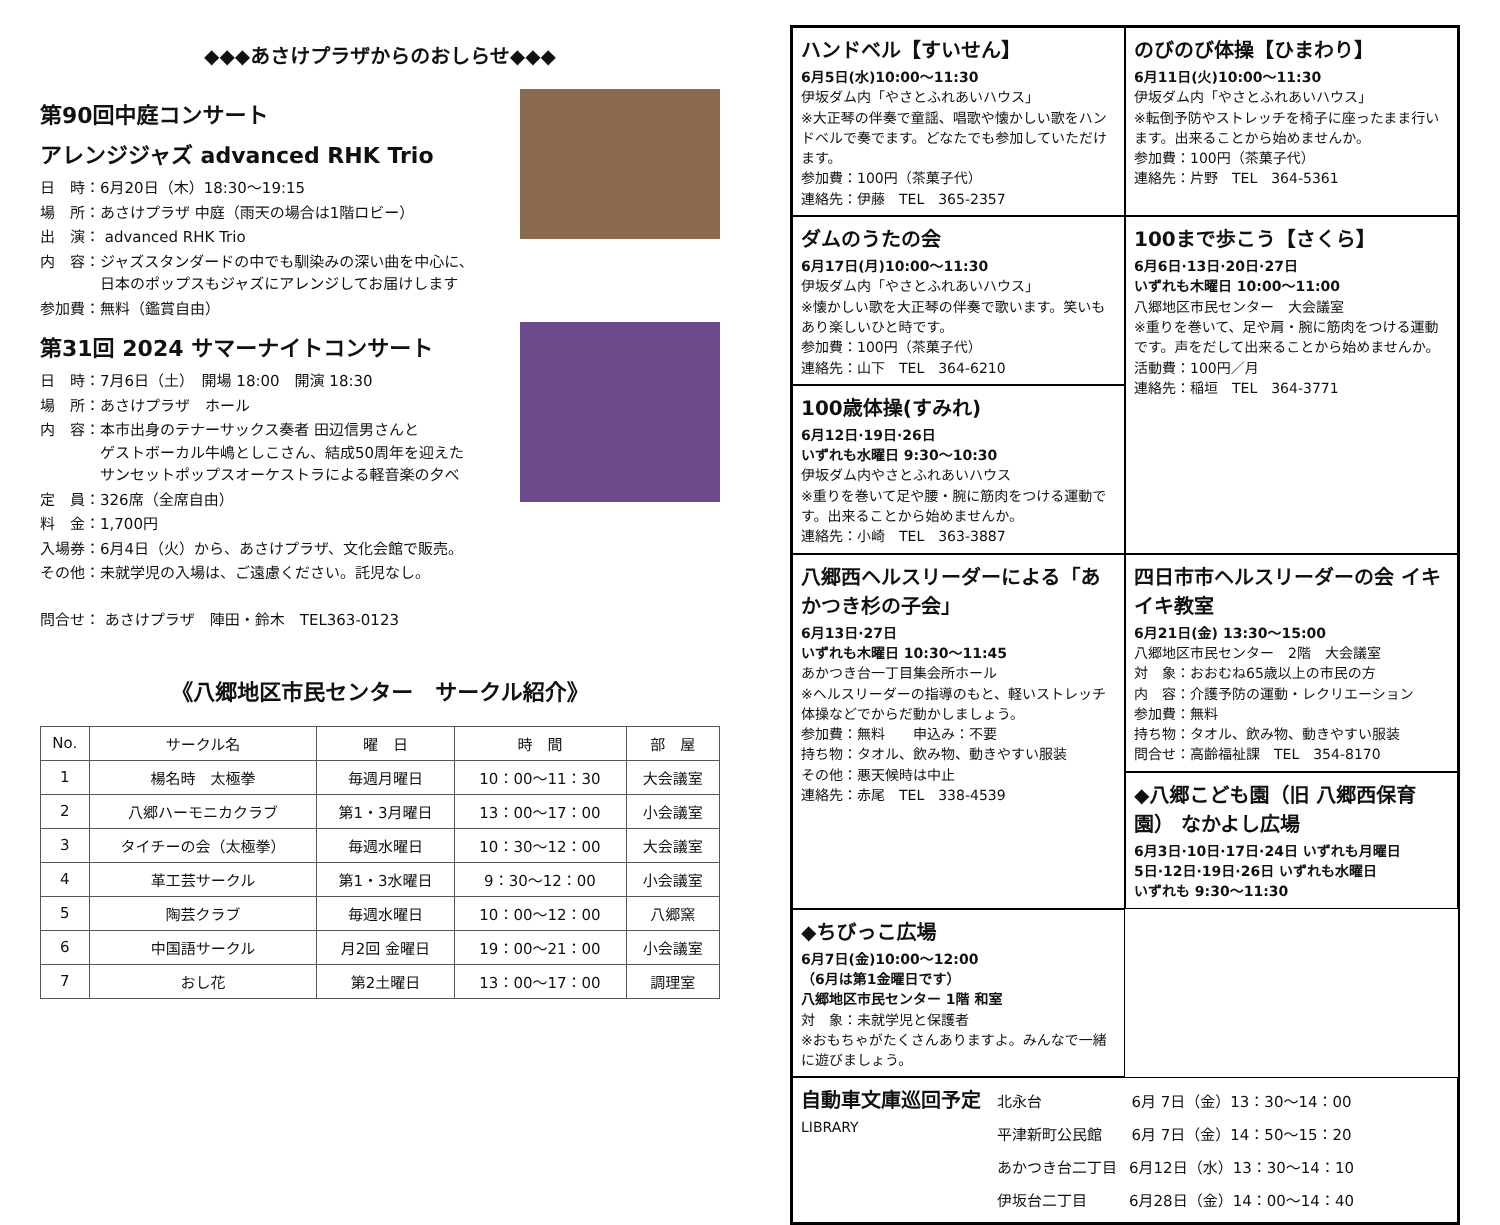◆◆◆あさけプラザからのおしらせ◆◆◆
第90回中庭コンサート
アレンジジャズ advanced RHK Trio
日　時：6月20日（木）18:30～19:15
場　所：あさけプラザ 中庭（雨天の場合は1階ロビー）
出　演： advanced RHK Trio
内　容：ジャズスタンダードの中でも馴染みの深い曲を中心に、
　　　　日本のポップスもジャズにアレンジしてお届けします
参加費：無料（鑑賞自由）
第31回 2024 サマーナイトコンサート
日　時：7月6日（土）　開場 18:00　開演 18:30
場　所：あさけプラザ　ホール
内　容：本市出身のテナーサックス奏者 田辺信男さんと
　　　　ゲストボーカル牛嶋としこさん、結成50周年を迎えた
　　　　サンセットポップスオーケストラによる軽音楽の夕べ
定　員：326席（全席自由）
料　金：1,700円
入場券：6月4日（火）から、あさけプラザ、文化会館で販売。
その他：未就学児の入場は、ご遠慮ください。託児なし。
問合せ： あさけプラザ　陣田・鈴木　TEL363-0123
《八郷地区市民センター　サークル紹介》
| No. | サークル名 | 曜 日 | 時 間 | 部 屋 |
| --- | --- | --- | --- | --- |
| 1 | 楊名時 太極拳 | 毎週月曜日 | 10：00～11：30 | 大会議室 |
| 2 | 八郷ハーモニカクラブ | 第1・3月曜日 | 13：00～17：00 | 小会議室 |
| 3 | タイチーの会（太極拳） | 毎週水曜日 | 10：30～12：00 | 大会議室 |
| 4 | 革工芸サークル | 第1・3水曜日 | 9：30～12：00 | 小会議室 |
| 5 | 陶芸クラブ | 毎週水曜日 | 10：00～12：00 | 八郷窯 |
| 6 | 中国語サークル | 月2回 金曜日 | 19：00～21：00 | 小会議室 |
| 7 | おし花 | 第2土曜日 | 13：00～17：00 | 調理室 |
ハンドベル【すいせん】
6月5日(水)10:00～11:30
伊坂ダム内「やさとふれあいハウス」
※大正琴の伴奏で童謡、唱歌や懐かしい歌をハンドベルで奏でます。どなたでも参加していただけます。
参加費：100円（茶菓子代）
連絡先：伊藤　TEL　365-2357
のびのび体操【ひまわり】
6月11日(火)10:00～11:30
伊坂ダム内「やさとふれあいハウス」
※転倒予防やストレッチを椅子に座ったまま行います。出来ることから始めませんか。
参加費：100円（茶菓子代）
連絡先：片野　TEL　364-5361
ダムのうたの会
6月17日(月)10:00～11:30
伊坂ダム内「やさとふれあいハウス」
※懐かしい歌を大正琴の伴奏で歌います。笑いもあり楽しいひと時です。
参加費：100円（茶菓子代）
連絡先：山下　TEL　364-6210
100まで歩こう【さくら】
6月6日·13日·20日·27日
いずれも木曜日 10:00～11:00
八郷地区市民センター　大会議室
※重りを巻いて、足や肩・腕に筋肉をつける運動です。声をだして出来ることから始めませんか。
活動費：100円／月
連絡先：稲垣　TEL　364-3771
100歳体操(すみれ)
6月12日·19日·26日
いずれも水曜日 9:30～10:30
伊坂ダム内やさとふれあいハウス
※重りを巻いて足や腰・腕に筋肉をつける運動です。出来ることから始めませんか。
連絡先：小崎　TEL　363-3887
八郷西ヘルスリーダーによる「あかつき杉の子会」
6月13日·27日
いずれも木曜日 10:30～11:45
あかつき台一丁目集会所ホール
※ヘルスリーダーの指導のもと、軽いストレッチ体操などでからだ動かしましょう。
参加費：無料　　申込み：不要
持ち物：タオル、飲み物、動きやすい服装
その他：悪天候時は中止
連絡先：赤尾　TEL　338-4539
四日市市ヘルスリーダーの会 イキイキ教室
6月21日(金) 13:30～15:00
八郷地区市民センター　2階　大会議室
対　象：おおむね65歳以上の市民の方
内　容：介護予防の運動・レクリエーション
参加費：無料
持ち物：タオル、飲み物、動きやすい服装
問合せ：高齢福祉課　TEL　354-8170
◆八郷こども園（旧 八郷西保育園） なかよし広場
6月3日·10日·17日·24日 いずれも月曜日
5日·12日·19日·26日 いずれも水曜日
いずれも 9:30～11:30
◆ちびっこ広場
6月7日(金)10:00～12:00
（6月は第1金曜日です）
八郷地区市民センター 1階 和室
対　象：未就学児と保護者
※おもちゃがたくさんありますよ。みんなで一緒に遊びましょう。
自動車文庫巡回予定
LIBRARY
| 北永台 | 6月 7日（金）13：30～14：00 |
| 平津新町公民館 | 6月 7日（金）14：50～15：20 |
| あかつき台二丁目 | 6月12日（水）13：30～14：10 |
| 伊坂台二丁目 | 6月28日（金）14：00～14：40 |